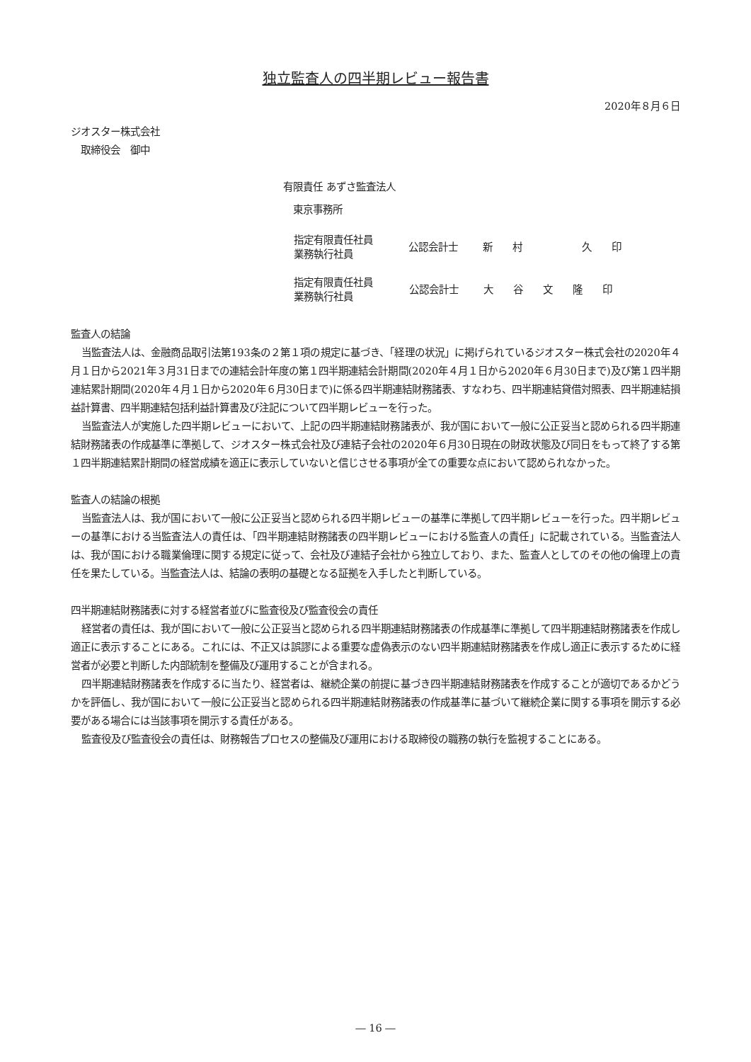独立監査人の四半期レビュー報告書
2020年８月６日
ジオスター株式会社
　取締役会　御中
有限責任 あずさ監査法人
　東京事務所
| 指定有限責任社員 業務執行社員 | 公認会計士 | 新 村 久 印 |
| 指定有限責任社員 業務執行社員 | 公認会計士 | 大 谷 文 隆 印 |
監査人の結論
当監査法人は、金融商品取引法第193条の２第１項の規定に基づき、「経理の状況」に掲げられているジオスター株式会社の2020年４月１日から2021年３月31日までの連結会計年度の第１四半期連結会計期間(2020年４月１日から2020年６月30日まで)及び第１四半期連結累計期間(2020年４月１日から2020年６月30日まで)に係る四半期連結財務諸表、すなわち、四半期連結貸借対照表、四半期連結損益計算書、四半期連結包括利益計算書及び注記について四半期レビューを行った。
当監査法人が実施した四半期レビューにおいて、上記の四半期連結財務諸表が、我が国において一般に公正妥当と認められる四半期連結財務諸表の作成基準に準拠して、ジオスター株式会社及び連結子会社の2020年６月30日現在の財政状態及び同日をもって終了する第１四半期連結累計期間の経営成績を適正に表示していないと信じさせる事項が全ての重要な点において認められなかった。
監査人の結論の根拠
当監査法人は、我が国において一般に公正妥当と認められる四半期レビューの基準に準拠して四半期レビューを行った。四半期レビューの基準における当監査法人の責任は、「四半期連結財務諸表の四半期レビューにおける監査人の責任」に記載されている。当監査法人は、我が国における職業倫理に関する規定に従って、会社及び連結子会社から独立しており、また、監査人としてのその他の倫理上の責任を果たしている。当監査法人は、結論の表明の基礎となる証拠を入手したと判断している。
四半期連結財務諸表に対する経営者並びに監査役及び監査役会の責任
経営者の責任は、我が国において一般に公正妥当と認められる四半期連結財務諸表の作成基準に準拠して四半期連結財務諸表を作成し適正に表示することにある。これには、不正又は誤謬による重要な虚偽表示のない四半期連結財務諸表を作成し適正に表示するために経営者が必要と判断した内部統制を整備及び運用することが含まれる。
四半期連結財務諸表を作成するに当たり、経営者は、継続企業の前提に基づき四半期連結財務諸表を作成することが適切であるかどうかを評価し、我が国において一般に公正妥当と認められる四半期連結財務諸表の作成基準に基づいて継続企業に関する事項を開示する必要がある場合には当該事項を開示する責任がある。
監査役及び監査役会の責任は、財務報告プロセスの整備及び運用における取締役の職務の執行を監視することにある。
― 16 ―